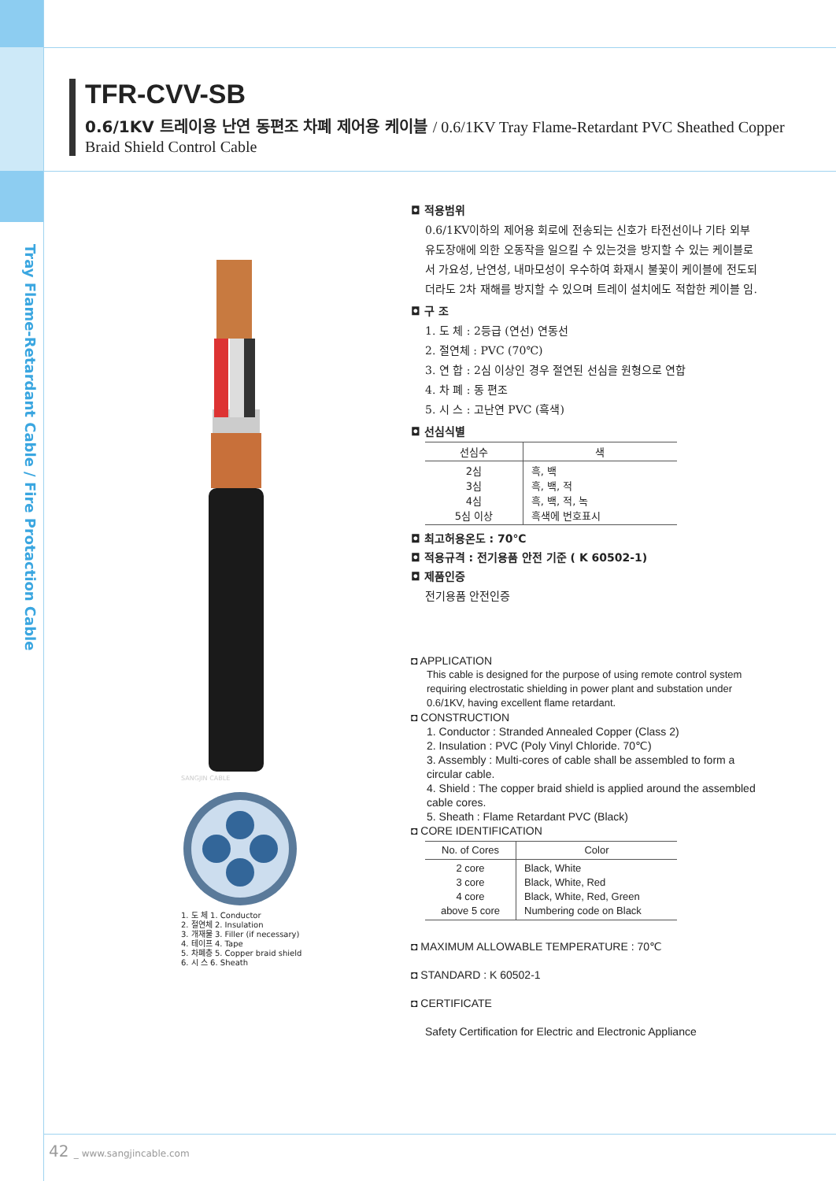Tray Flame-Retardant Cable / Fire Protaction Cable
TFR-CVV-SB
0.6/1KV 트레이용 난연 동편조 차폐 제어용 케이블 / 0.6/1KV Tray Flame-Retardant PVC Sheathed Copper
Braid Shield Control Cable
SANGJIN CABLE
1. 도 체 1. Conductor
2. 절연체 2. Insulation
3. 개재물 3. Filler (if necessary)
4. 테이프 4. Tape
5. 차폐층 5. Copper braid shield
6. 시 스 6. Sheath
◘ 적용범위
0.6/1KV이하의 제어용 회로에 전송되는 신호가 타전선이나 기타 외부유도장애에 의한 오동작을 일으킬 수 있는것을 방지할 수 있는 케이블로서 가요성, 난연성, 내마모성이 우수하여 화재시 불꽃이 케이블에 전도되더라도 2차 재해를 방지할 수 있으며 트레이 설치에도 적합한 케이블 임.
◘ 구 조
1. 도 체 : 2등급 (연선) 연동선
2. 절연체 : PVC (70℃)
3. 연 합 : 2심 이상인 경우 절연된 선심을 원형으로 연합
4. 차 폐 : 동 편조
5. 시 스 : 고난연 PVC (흑색)
◘ 선심식별
| 선심수 | 색 |
| --- | --- |
| 2심 3심 4심 5심 이상 | 흑, 백 흑, 백, 적 흑, 백, 적, 녹 흑색에 번호표시 |
◘ 최고허용온도 : 70℃
◘ 적용규격 : 전기용품 안전 기준 ( K 60502-1)
◘ 제품인증
전기용품 안전인증
◘ APPLICATION
This cable is designed for the purpose of using remote control system requiring electrostatic shielding in power plant and substation under 0.6/1KV, having excellent flame retardant.
◘ CONSTRUCTION
1. Conductor : Stranded Annealed Copper (Class 2)
2. Insulation : PVC (Poly Vinyl Chloride. 70℃)
3. Assembly : Multi-cores of cable shall be assembled to form a circular cable.
4. Shield : The copper braid shield is applied around the assembled cable cores.
5. Sheath : Flame Retardant PVC (Black)
◘ CORE IDENTIFICATION
| No. of Cores | Color |
| --- | --- |
| 2 core 3 core 4 core above 5 core | Black, White Black, White, Red Black, White, Red, Green Numbering code on Black |
◘ MAXIMUM ALLOWABLE TEMPERATURE : 70℃
◘ STANDARD : K 60502-1
◘ CERTIFICATE
Safety Certification for Electric and Electronic Appliance
42 _ www.sangjincable.com